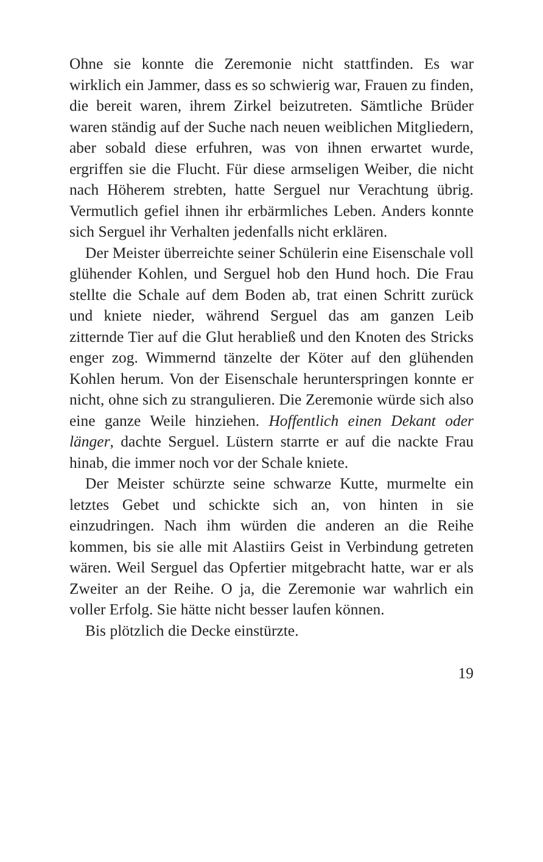Ohne sie konnte die Zeremonie nicht stattfinden. Es war wirklich ein Jammer, dass es so schwierig war, Frauen zu finden, die bereit waren, ihrem Zirkel beizutreten. Sämtliche Brüder waren ständig auf der Suche nach neuen weiblichen Mitgliedern, aber sobald diese erfuhren, was von ihnen erwartet wurde, ergriffen sie die Flucht. Für diese armseligen Weiber, die nicht nach Höherem strebten, hatte Serguel nur Verachtung übrig. Vermutlich gefiel ihnen ihr erbärmliches Leben. Anders konnte sich Serguel ihr Verhalten jedenfalls nicht erklären.
Der Meister überreichte seiner Schülerin eine Eisenschale voll glühender Kohlen, und Serguel hob den Hund hoch. Die Frau stellte die Schale auf dem Boden ab, trat einen Schritt zurück und kniete nieder, während Serguel das am ganzen Leib zitternde Tier auf die Glut herabließ und den Knoten des Stricks enger zog. Wimmernd tänzelte der Köter auf den glühenden Kohlen herum. Von der Eisenschale herunterspringen konnte er nicht, ohne sich zu strangulieren. Die Zeremonie würde sich also eine ganze Weile hinziehen. Hoffentlich einen Dekant oder länger, dachte Serguel. Lüstern starrte er auf die nackte Frau hinab, die immer noch vor der Schale kniete.
Der Meister schürzte seine schwarze Kutte, murmelte ein letztes Gebet und schickte sich an, von hinten in sie einzudringen. Nach ihm würden die anderen an die Reihe kommen, bis sie alle mit Alastiirs Geist in Verbindung getreten wären. Weil Serguel das Opfertier mitgebracht hatte, war er als Zweiter an der Reihe. O ja, die Zeremonie war wahrlich ein voller Erfolg. Sie hätte nicht besser laufen können.
Bis plötzlich die Decke einstürzte.
19